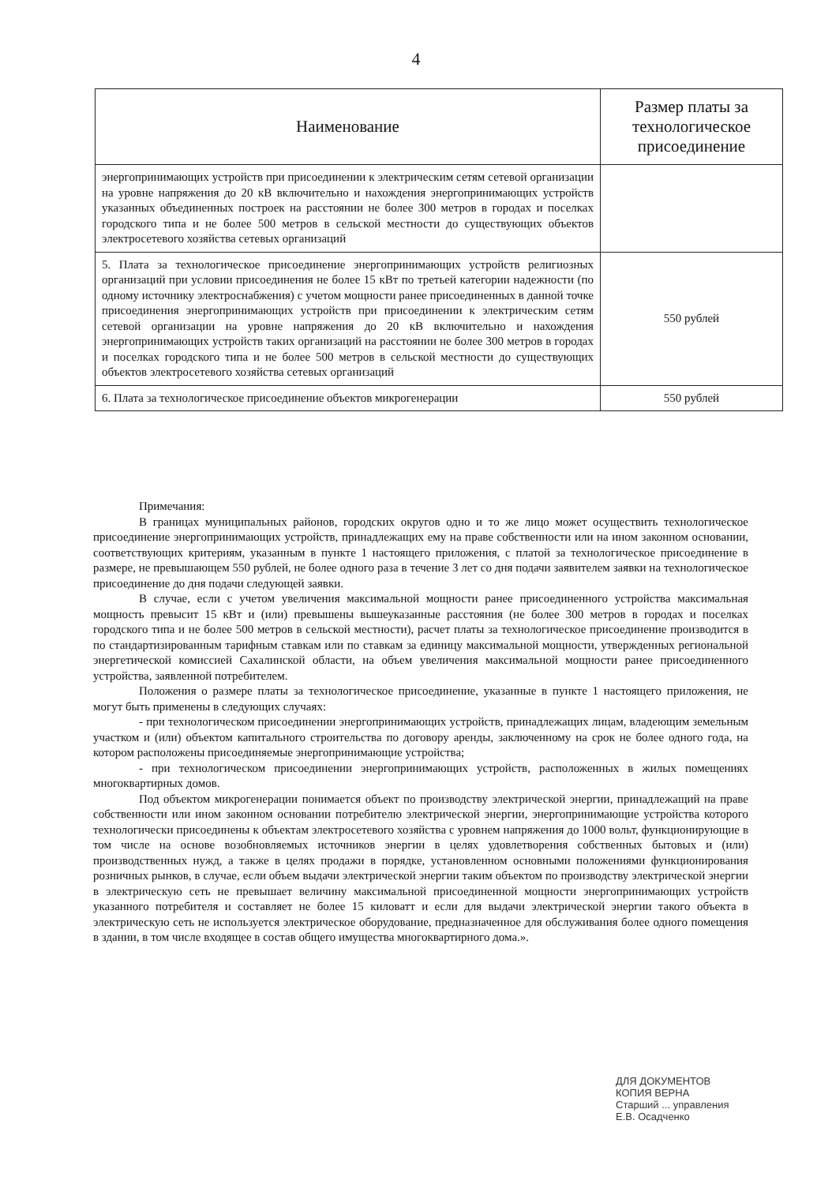4
| Наименование | Размер платы за технологическое присоединение |
| --- | --- |
| энергопринимающих устройств при присоединении к электрическим сетям сетевой организации на уровне напряжения до 20 кВ включительно и нахождения энергопринимающих устройств указанных объединенных построек на расстоянии не более 300 метров в городах и поселках городского типа и не более 500 метров в сельской местности до существующих объектов электросетевого хозяйства сетевых организаций | |
| 5. Плата за технологическое присоединение энергопринимающих устройств религиозных организаций при условии присоединения не более 15 кВт по третьей категории надежности (по одному источнику электроснабжения) с учетом мощности ранее присоединенных в данной точке присоединения энергопринимающих устройств при присоединении к электрическим сетям сетевой организации на уровне напряжения до 20 кВ включительно и нахождения энергопринимающих устройств таких организаций на расстоянии не более 300 метров в городах и поселках городского типа и не более 500 метров в сельской местности до существующих объектов электросетевого хозяйства сетевых организаций | 550 рублей |
| 6. Плата за технологическое присоединение объектов микрогенерации | 550 рублей |
Примечания:
В границах муниципальных районов, городских округов одно и то же лицо может осуществить технологическое присоединение энергопринимающих устройств, принадлежащих ему на праве собственности или на ином законном основании, соответствующих критериям, указанным в пункте 1 настоящего приложения, с платой за технологическое присоединение в размере, не превышающем 550 рублей, не более одного раза в течение 3 лет со дня подачи заявителем заявки на технологическое присоединение до дня подачи следующей заявки.
В случае, если с учетом увеличения максимальной мощности ранее присоединенного устройства максимальная мощность превысит 15 кВт и (или) превышены вышеуказанные расстояния (не более 300 метров в городах и поселках городского типа и не более 500 метров в сельской местности), расчет платы за технологическое присоединение производится в по стандартизированным тарифным ставкам или по ставкам за единицу максимальной мощности, утвержденных региональной энергетической комиссией Сахалинской области, на объем увеличения максимальной мощности ранее присоединенного устройства, заявленной потребителем.
Положения о размере платы за технологическое присоединение, указанные в пункте 1 настоящего приложения, не могут быть применены в следующих случаях:
- при технологическом присоединении энергопринимающих устройств, принадлежащих лицам, владеющим земельным участком и (или) объектом капитального строительства по договору аренды, заключенному на срок не более одного года, на котором расположены присоединяемые энергопринимающие устройства;
- при технологическом присоединении энергопринимающих устройств, расположенных в жилых помещениях многоквартирных домов.
Под объектом микрогенерации понимается объект по производству электрической энергии, принадлежащий на праве собственности или ином законном основании потребителю электрической энергии, энергопринимающие устройства которого технологически присоединены к объектам электросетевого хозяйства с уровнем напряжения до 1000 вольт, функционирующие в том числе на основе возобновляемых источников энергии в целях удовлетворения собственных бытовых и (или) производственных нужд, а также в целях продажи в порядке, установленном основными положениями функционирования розничных рынков, в случае, если объем выдачи электрической энергии таким объектом по производству электрической энергии в электрическую сеть не превышает величину максимальной присоединенной мощности энергопринимающих устройств указанного потребителя и составляет не более 15 киловатт и если для выдачи электрической энергии такого объекта в электрическую сеть не используется электрическое оборудование, предназначенное для обслуживания более одного помещения в здании, в том числе входящее в состав общего имущества многоквартирного дома.».
ДЛЯ ДОКУМЕНТОВ
КОПИЯ ВЕРНА
Старший ... управления
Е.В. Осадченко